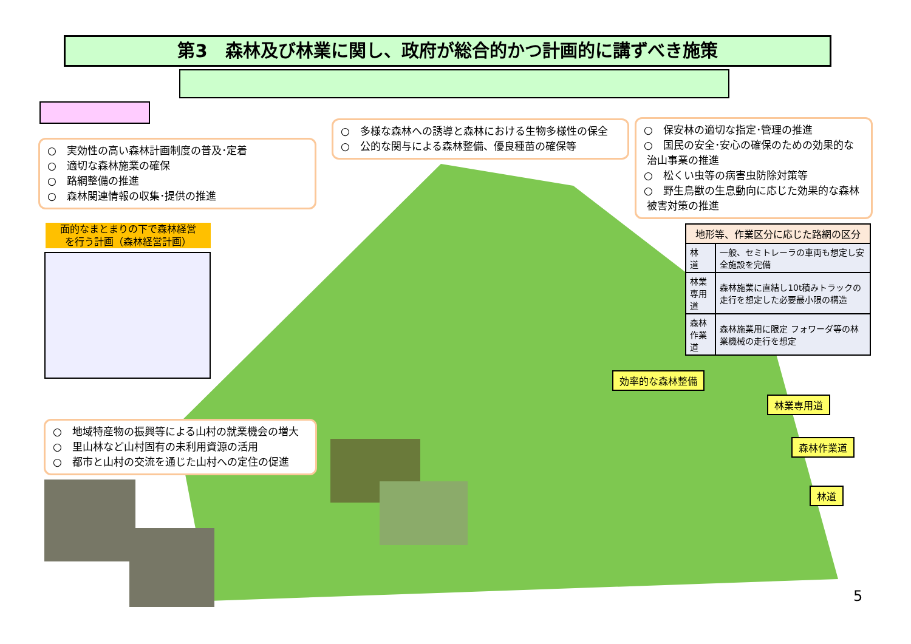第3　森林及び林業に関し、政府が総合的かつ計画的に講ずべき施策
○　実効性の高い森林計画制度の普及･定着
○　適切な森林施業の確保
○　路網整備の推進
○　森林関連情報の収集･提供の推進
○　多様な森林への誘導と森林における生物多様性の保全
○　公的な関与による森林整備、優良種苗の確保等
○　保安林の適切な指定･管理の推進
○　国民の安全･安心の確保のための効果的な
治山事業の推進
○　松くい虫等の病害虫防除対策等
○　野生鳥獣の生息動向に応じた効果的な森林
被害対策の推進
面的なまとまりの下で森林経営
を行う計画（森林経営計画）
| 地形等、作業区分に応じた路網の区分 | |
| --- | --- |
| 林 道 | 一般、セミトレーラの車両も想定し安全施設を完備 |
| 林業 専用道 | 森林施業に直結し10t積みトラックの走行を想定した必要最小限の構造 |
| 森林 作業道 | 森林施業用に限定 フォワーダ等の林業機械の走行を想定 |
効率的な森林整備
林業専用道
森林作業道
林道
○　地域特産物の振興等による山村の就業機会の増大
○　里山林など山村固有の未利用資源の活用
○　都市と山村の交流を通じた山村への定住の促進
5